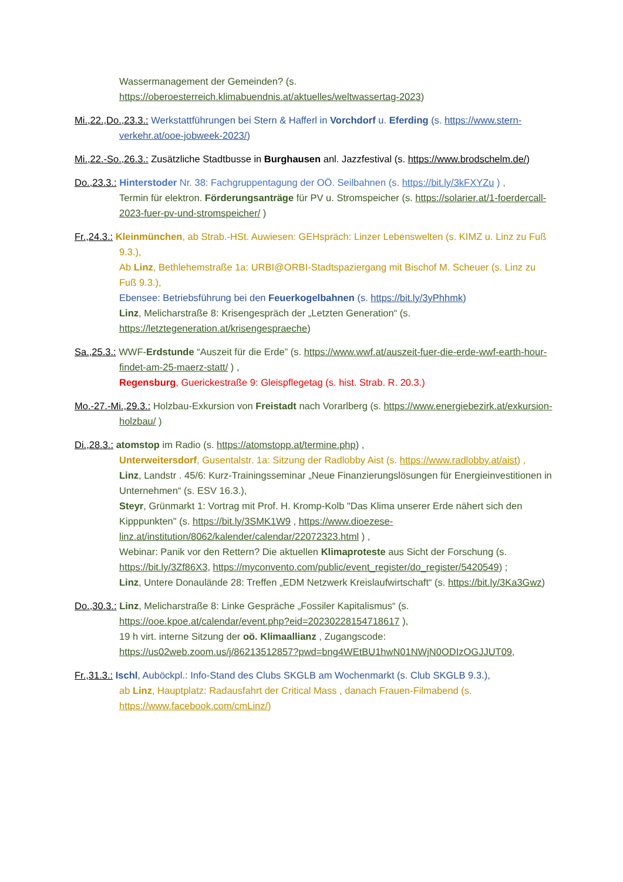Wassermanagement der Gemeinden? (s. https://oberoesterreich.klimabuendnis.at/aktuelles/weltwassertag-2023)
Mi.,22.,Do.,23.3.: Werkstattführungen bei Stern & Hafferl in Vorchdorf u. Eferding (s. https://www.stern-verkehr.at/ooe-jobweek-2023/)
Mi.,22.-So.,26.3.: Zusätzliche Stadtbusse in Burghausen anl. Jazzfestival (s. https://www.brodschelm.de/)
Do.,23.3.: Hinterstoder Nr. 38: Fachgruppentagung der OÖ. Seilbahnen (s. https://bit.ly/3kFXYZu ) ,
Termin für elektron. Förderungsanträge für PV u. Stromspeicher (s. https://solarier.at/1-foerdercall-2023-fuer-pv-und-stromspeicher/ )
Fr.,24.3.: Kleinmünchen, ab Strab.-HSt. Auwiesen: GEHspräch: Linzer Lebenswelten (s. KIMZ u. Linz zu Fuß 9.3.),
Ab Linz, Bethlehemstraße 1a: URBI@ORBI-Stadtspaziergang mit Bischof M. Scheuer (s. Linz zu Fuß 9.3.),
Ebensee: Betriebsführung bei den Feuerkogelbahnen (s. https://bit.ly/3yPhhmk)
Linz, Melicharstraße 8: Krisengespräch der „Letzten Generation“ (s. https://letztegeneration.at/krisengespraeche)
Sa.,25.3.: WWF-Erdstunde “Auszeit für die Erde” (s. https://www.wwf.at/auszeit-fuer-die-erde-wwf-earth-hour-findet-am-25-maerz-statt/ ) ,
Regensburg, Guerickestraße 9: Gleispflegetag (s. hist. Strab. R. 20.3.)
Mo.-27.-Mi.,29.3.: Holzbau-Exkursion von Freistadt nach Vorarlberg (s. https://www.energiebezirk.at/exkursion-holzbau/ )
Di.,28.3.: atomstop im Radio (s. https://atomstopp.at/termine.php) ,
Unterweitersdorf, Gusentalstr. 1a: Sitzung der Radlobby Aist (s. https://www.radlobby.at/aist) ,
Linz, Landstr . 45/6: Kurz-Trainingsseminar „Neue Finanzierungslösungen für Energieinvestitionen in Unternehmen“ (s. ESV 16.3.),
Steyr, Grünmarkt 1: Vortrag mit Prof. H. Kromp-Kolb "Das Klima unserer Erde nähert sich den Kipppunkten" (s. https://bit.ly/3SMK1W9 , https://www.dioezese-linz.at/institution/8062/kalender/calendar/22072323.html ) ,
Webinar: Panik vor den Rettern? Die aktuellen Klimaproteste aus Sicht der Forschung (s. https://bit.ly/3Zf86X3, https://myconvento.com/public/event_register/do_register/5420549) ;
Linz, Untere Donaulände 28: Treffen „EDM Netzwerk Kreislaufwirtschaft“ (s. https://bit.ly/3Ka3Gwz)
Do.,30.3.: Linz, Melicharstraße 8: Linke Gespräche „Fossiler Kapitalismus“ (s. https://ooe.kpoe.at/calendar/event.php?eid=20230228154718617 ),
19 h virt. interne Sitzung der oö. Klimaallianz , Zugangscode: https://us02web.zoom.us/j/86213512857?pwd=bng4WEtBU1hwN01NWjN0ODIzOGJJUT09,
Fr.,31.3.: Ischl, Auböckpl.: Info-Stand des Clubs SKGLB am Wochenmarkt (s. Club SKGLB 9.3.),
ab Linz, Hauptplatz: Radausfahrt der Critical Mass , danach Frauen-Filmabend (s. https://www.facebook.com/cmLinz/)